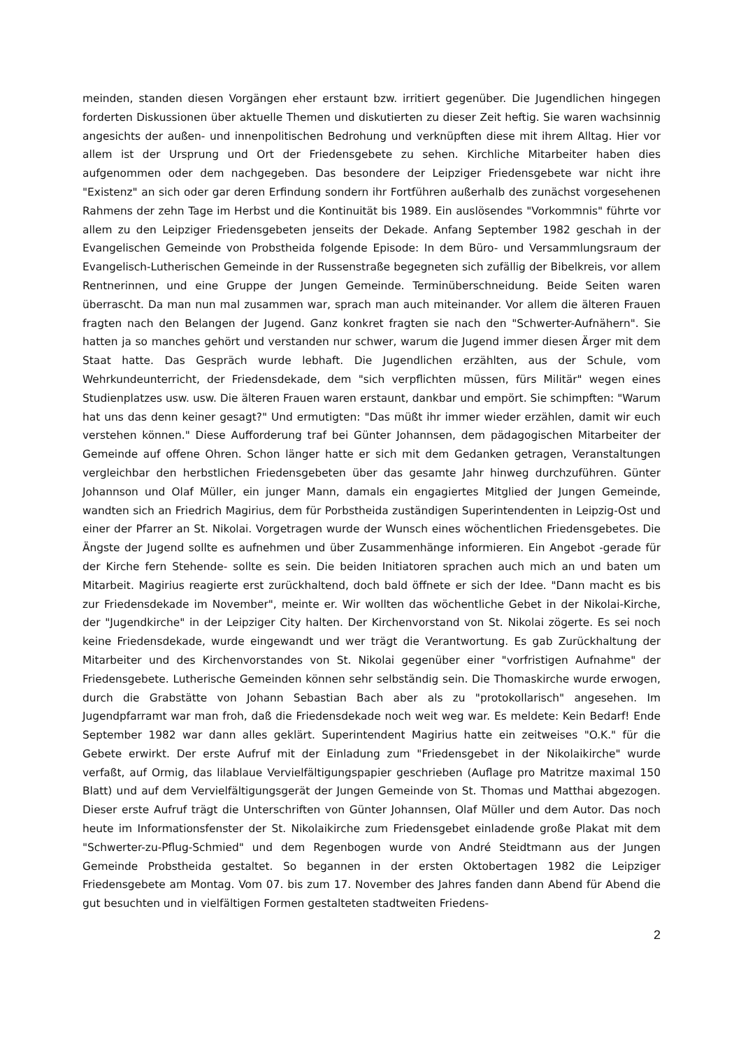meinden, standen diesen Vorgängen eher erstaunt bzw. irritiert gegenüber. Die Jugendlichen hingegen forderten Diskussionen über aktuelle Themen und diskutierten zu dieser Zeit heftig. Sie waren wachsinnig angesichts der außen- und innenpolitischen Bedrohung und verknüpften diese mit ihrem Alltag. Hier vor allem ist der Ursprung und Ort der Friedensgebete zu sehen. Kirchliche Mitarbeiter haben dies aufgenommen oder dem nachgegeben. Das besondere der Leipziger Friedensgebete war nicht ihre "Existenz" an sich oder gar deren Erfindung sondern ihr Fortführen außerhalb des zunächst vorgesehenen Rahmens der zehn Tage im Herbst und die Kontinuität bis 1989. Ein auslösendes "Vorkommnis" führte vor allem zu den Leipziger Friedensgebeten jenseits der Dekade. Anfang September 1982 geschah in der Evangelischen Gemeinde von Probstheida folgende Episode: In dem Büro- und Versammlungsraum der Evangelisch-Lutherischen Gemeinde in der Russenstraße begegneten sich zufällig der Bibelkreis, vor allem Rentnerinnen, und eine Gruppe der Jungen Gemeinde. Terminüberschneidung. Beide Seiten waren überrascht. Da man nun mal zusammen war, sprach man auch miteinander. Vor allem die älteren Frauen fragten nach den Belangen der Jugend. Ganz konkret fragten sie nach den "Schwerter-Aufnähern". Sie hatten ja so manches gehört und verstanden nur schwer, warum die Jugend immer diesen Ärger mit dem Staat hatte. Das Gespräch wurde lebhaft. Die Jugendlichen erzählten, aus der Schule, vom Wehrkundeunterricht, der Friedensdekade, dem "sich verpflichten müssen, fürs Militär" wegen eines Studienplatzes usw. usw. Die älteren Frauen waren erstaunt, dankbar und empört. Sie schimpften: "Warum hat uns das denn keiner gesagt?" Und ermutigten: "Das müßt ihr immer wieder erzählen, damit wir euch verstehen können." Diese Aufforderung traf bei Günter Johannsen, dem pädagogischen Mitarbeiter der Gemeinde auf offene Ohren. Schon länger hatte er sich mit dem Gedanken getragen, Veranstaltungen vergleichbar den herbstlichen Friedensgebeten über das gesamte Jahr hinweg durchzuführen. Günter Johannson und Olaf Müller, ein junger Mann, damals ein engagiertes Mitglied der Jungen Gemeinde, wandten sich an Friedrich Magirius, dem für Porbstheida zuständigen Superintendenten in Leipzig-Ost und einer der Pfarrer an St. Nikolai. Vorgetragen wurde der Wunsch eines wöchentlichen Friedensgebetes. Die Ängste der Jugend sollte es aufnehmen und über Zusammenhänge informieren. Ein Angebot -gerade für der Kirche fern Stehende- sollte es sein. Die beiden Initiatoren sprachen auch mich an und baten um Mitarbeit. Magirius reagierte erst zurückhaltend, doch bald öffnete er sich der Idee. "Dann macht es bis zur Friedensdekade im November", meinte er. Wir wollten das wöchentliche Gebet in der Nikolai-Kirche, der "Jugendkirche" in der Leipziger City halten. Der Kirchenvorstand von St. Nikolai zögerte. Es sei noch keine Friedensdekade, wurde eingewandt und wer trägt die Verantwortung. Es gab Zurückhaltung der Mitarbeiter und des Kirchenvorstandes von St. Nikolai gegenüber einer "vorfristigen Aufnahme" der Friedensgebete. Lutherische Gemeinden können sehr selbständig sein. Die Thomaskirche wurde erwogen, durch die Grabstätte von Johann Sebastian Bach aber als zu "protokollarisch" angesehen. Im Jugendpfarramt war man froh, daß die Friedensdekade noch weit weg war. Es meldete: Kein Bedarf! Ende September 1982 war dann alles geklärt. Superintendent Magirius hatte ein zeitweises "O.K." für die Gebete erwirkt. Der erste Aufruf mit der Einladung zum "Friedensgebet in der Nikolaikirche" wurde verfaßt, auf Ormig, das lilablaue Vervielfältigungspapier geschrieben (Auflage pro Matritze maximal 150 Blatt) und auf dem Vervielfältigungsgerät der Jungen Gemeinde von St. Thomas und Matthai abgezogen. Dieser erste Aufruf trägt die Unterschriften von Günter Johannsen, Olaf Müller und dem Autor. Das noch heute im Informationsfenster der St. Nikolaikirche zum Friedensgebet einladende große Plakat mit dem "Schwerter-zu-Pflug-Schmied" und dem Regenbogen wurde von André Steidtmann aus der Jungen Gemeinde Probstheida gestaltet. So begannen in der ersten Oktobertagen 1982 die Leipziger Friedensgebete am Montag. Vom 07. bis zum 17. November des Jahres fanden dann Abend für Abend die gut besuchten und in vielfältigen Formen gestalteten stadtweiten Friedens-
2